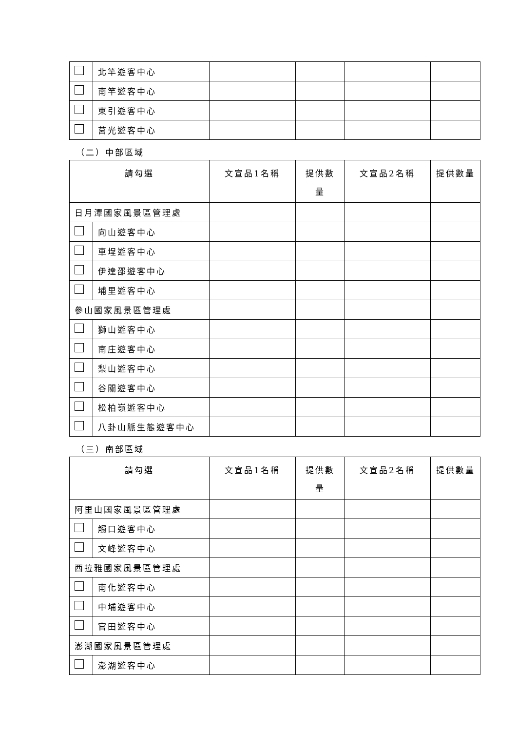| | 北竿遊客中心 | | | | |
| | 南竿遊客中心 | | | | |
| | 東引遊客中心 | | | | |
| | 莒光遊客中心 | | | | |
（二）中部區域
| 請勾選 | | 文宣品1名稱 | 提供數量 | 文宣品2名稱 | 提供數量 |
| 日月潭國家風景區管理處 | | | | | |
| | 向山遊客中心 | | | | |
| | 車埕遊客中心 | | | | |
| | 伊達邵遊客中心 | | | | |
| | 埔里遊客中心 | | | | |
| 參山國家風景區管理處 | | | | | |
| | 獅山遊客中心 | | | | |
| | 南庄遊客中心 | | | | |
| | 梨山遊客中心 | | | | |
| | 谷關遊客中心 | | | | |
| | 松柏嶺遊客中心 | | | | |
| | 八卦山脈生態遊客中心 | | | | |
（三）南部區域
| 請勾選 | | 文宣品1名稱 | 提供數量 | 文宣品2名稱 | 提供數量 |
| 阿里山國家風景區管理處 | | | | | |
| | 觸口遊客中心 | | | | |
| | 文峰遊客中心 | | | | |
| 西拉雅國家風景區管理處 | | | | | |
| | 南化遊客中心 | | | | |
| | 中埔遊客中心 | | | | |
| | 官田遊客中心 | | | | |
| 澎湖國家風景區管理處 | | | | | |
| | 澎湖遊客中心 | | | | |